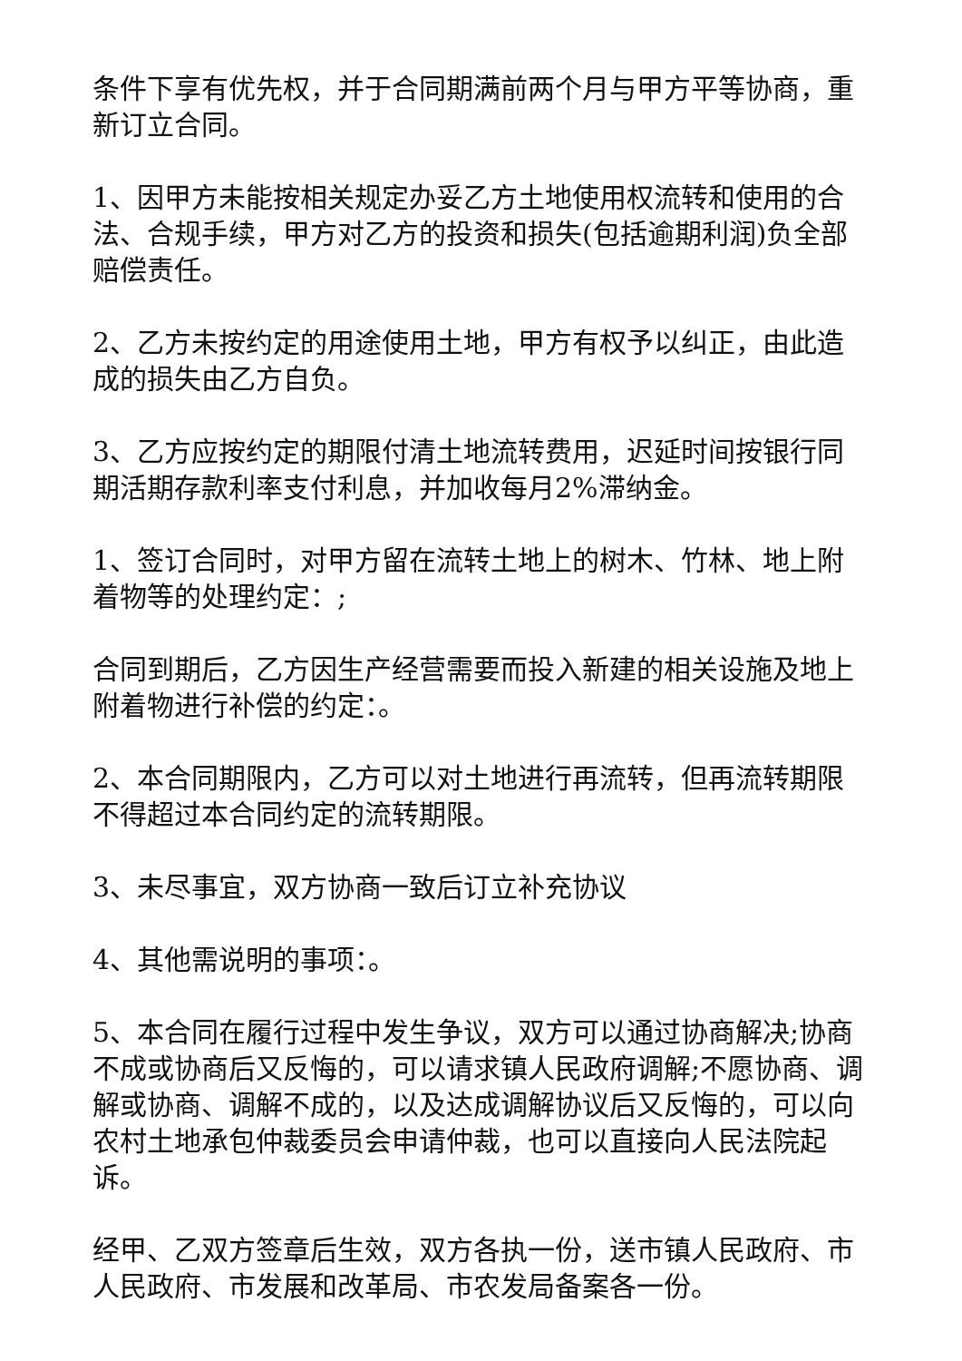条件下享有优先权，并于合同期满前两个月与甲方平等协商，重新订立合同。
1、因甲方未能按相关规定办妥乙方土地使用权流转和使用的合法、合规手续，甲方对乙方的投资和损失(包括逾期利润)负全部赔偿责任。
2、乙方未按约定的用途使用土地，甲方有权予以纠正，由此造成的损失由乙方自负。
3、乙方应按约定的期限付清土地流转费用，迟延时间按银行同期活期存款利率支付利息，并加收每月2%滞纳金。
1、签订合同时，对甲方留在流转土地上的树木、竹林、地上附着物等的处理约定：;
合同到期后，乙方因生产经营需要而投入新建的相关设施及地上附着物进行补偿的约定：。
2、本合同期限内，乙方可以对土地进行再流转，但再流转期限不得超过本合同约定的流转期限。
3、未尽事宜，双方协商一致后订立补充协议
4、其他需说明的事项：。
5、本合同在履行过程中发生争议，双方可以通过协商解决;协商不成或协商后又反悔的，可以请求镇人民政府调解;不愿协商、调解或协商、调解不成的，以及达成调解协议后又反悔的，可以向农村土地承包仲裁委员会申请仲裁，也可以直接向人民法院起诉。
经甲、乙双方签章后生效，双方各执一份，送市镇人民政府、市人民政府、市发展和改革局、市农发局备案各一份。